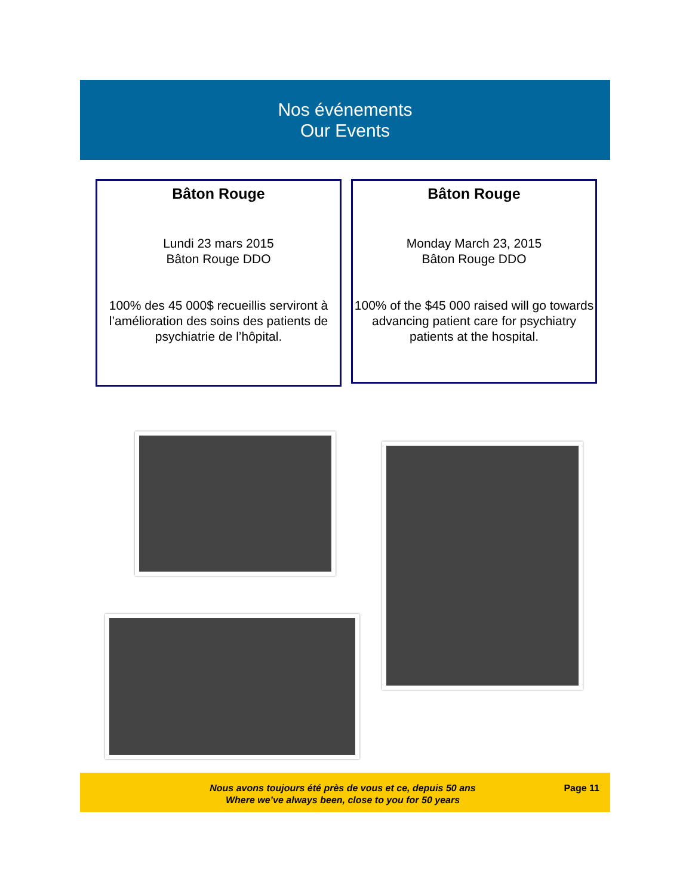Nos événements
Our Events
Bâton Rouge
Lundi 23 mars 2015
Bâton Rouge DDO
100% des 45 000$ recueillis serviront à l’amélioration des soins des patients de psychiatrie de l’hôpital.
Bâton Rouge
Monday March 23, 2015
Bâton Rouge DDO
100% of the $45 000 raised will go towards advancing patient care for psychiatry patients at the hospital.
Nous avons toujours été près de vous et ce, depuis 50 ans
Where we’ve always been, close to you for 50 years
Page 11